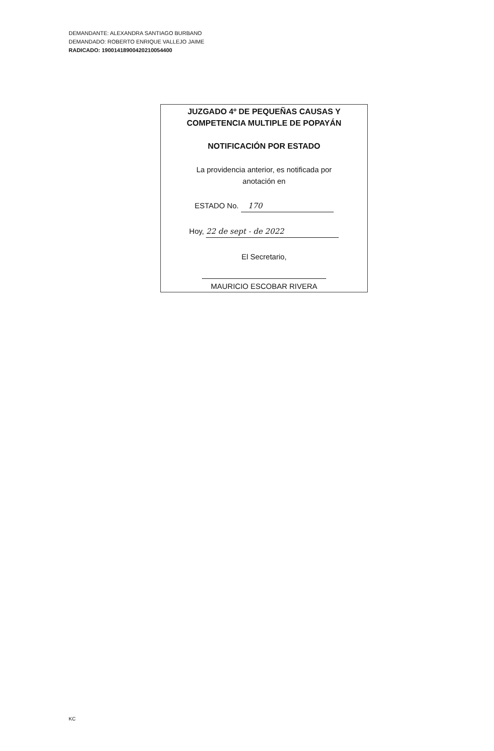DEMANDANTE: ALEXANDRA SANTIAGO BURBANO
DEMANDADO: ROBERTO ENRIQUE VALLEJO JAIME
RADICADO: 19001418900420210054400
JUZGADO 4º DE PEQUEÑAS CAUSAS Y
COMPETENCIA MULTIPLE DE POPAYÁN
NOTIFICACIÓN POR ESTADO
La providencia anterior, es notificada por
anotación en
ESTADO No. 170
Hoy, 22 de sept - de 2022
El Secretario,
MAURICIO ESCOBAR RIVERA
KC